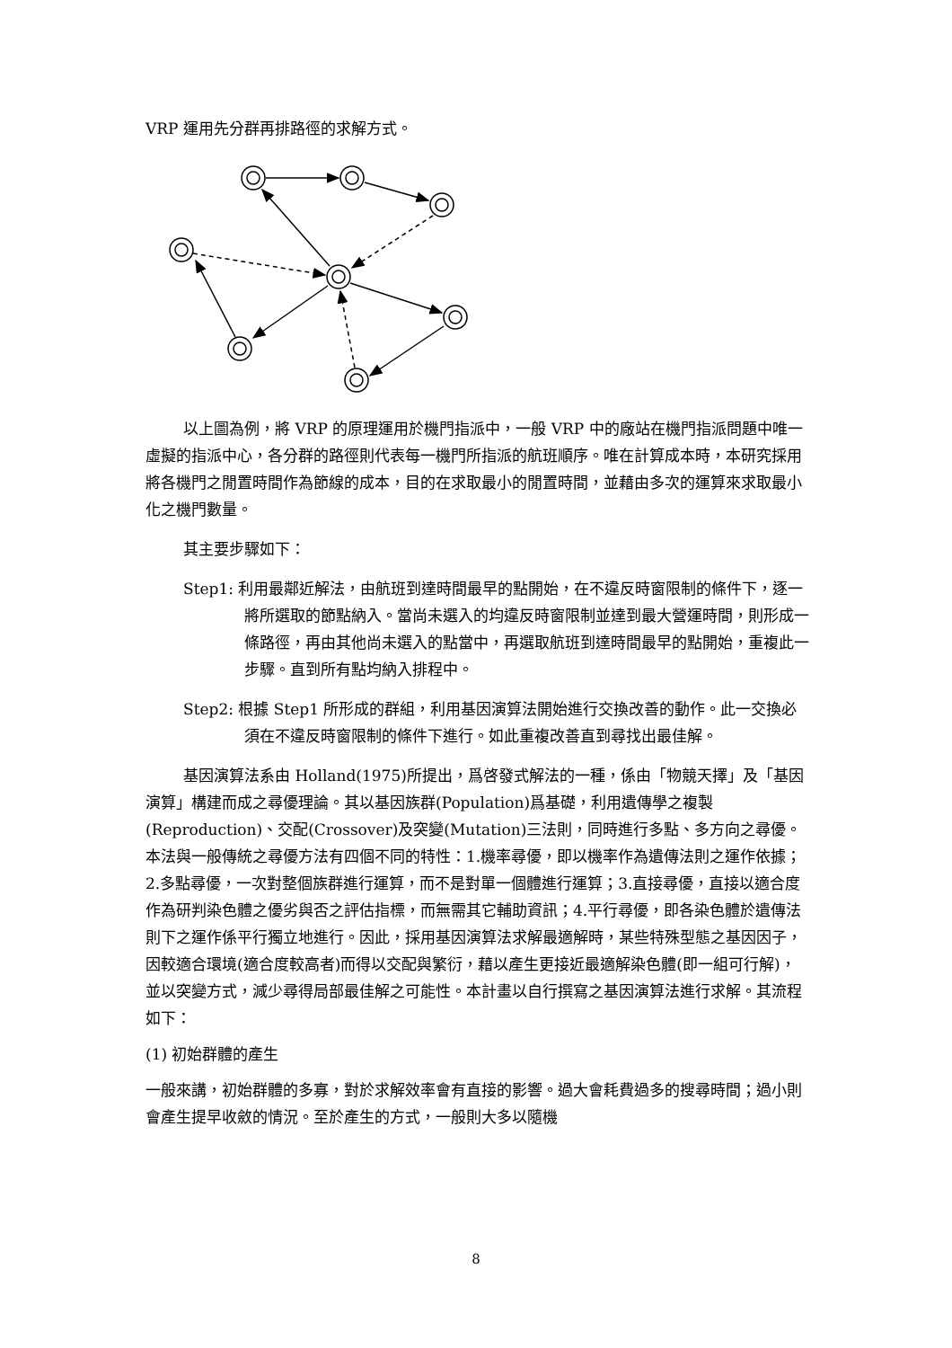VRP 運用先分群再排路徑的求解方式。
以上圖為例，將 VRP 的原理運用於機門指派中，一般 VRP 中的廠站在機門指派問題中唯一虛擬的指派中心，各分群的路徑則代表每一機門所指派的航班順序。唯在計算成本時，本研究採用將各機門之閒置時間作為節線的成本，目的在求取最小的閒置時間，並藉由多次的運算來求取最小化之機門數量。
其主要步驟如下：
Step1: 利用最鄰近解法，由航班到達時間最早的點開始，在不違反時窗限制的條件下，逐一將所選取的節點納入。當尚未選入的均違反時窗限制並達到最大營運時間，則形成一條路徑，再由其他尚未選入的點當中，再選取航班到達時間最早的點開始，重複此一步驟。直到所有點均納入排程中。
Step2: 根據 Step1 所形成的群組，利用基因演算法開始進行交換改善的動作。此一交換必須在不違反時窗限制的條件下進行。如此重複改善直到尋找出最佳解。
基因演算法系由 Holland(1975)所提出，爲啓發式解法的一種，係由「物競天擇」及「基因演算」構建而成之尋優理論。其以基因族群(Population)爲基礎，利用遺傳學之複製(Reproduction)、交配(Crossover)及突變(Mutation)三法則，同時進行多點、多方向之尋優。本法與一般傳統之尋優方法有四個不同的特性：1.機率尋優，即以機率作為遺傳法則之運作依據；2.多點尋優，一次對整個族群進行運算，而不是對單一個體進行運算；3.直接尋優，直接以適合度作為研判染色體之優劣與否之評估指標，而無需其它輔助資訊；4.平行尋優，即各染色體於遺傳法則下之運作係平行獨立地進行。因此，採用基因演算法求解最適解時，某些特殊型態之基因因子，因較適合環境(適合度較高者)而得以交配與繁衍，藉以產生更接近最適解染色體(即一組可行解)，並以突變方式，減少尋得局部最佳解之可能性。本計畫以自行撰寫之基因演算法進行求解。其流程如下：
(1) 初始群體的產生
一般來講，初始群體的多寡，對於求解效率會有直接的影響。過大會耗費過多的搜尋時間；過小則會產生提早收斂的情況。至於產生的方式，一般則大多以隨機
8